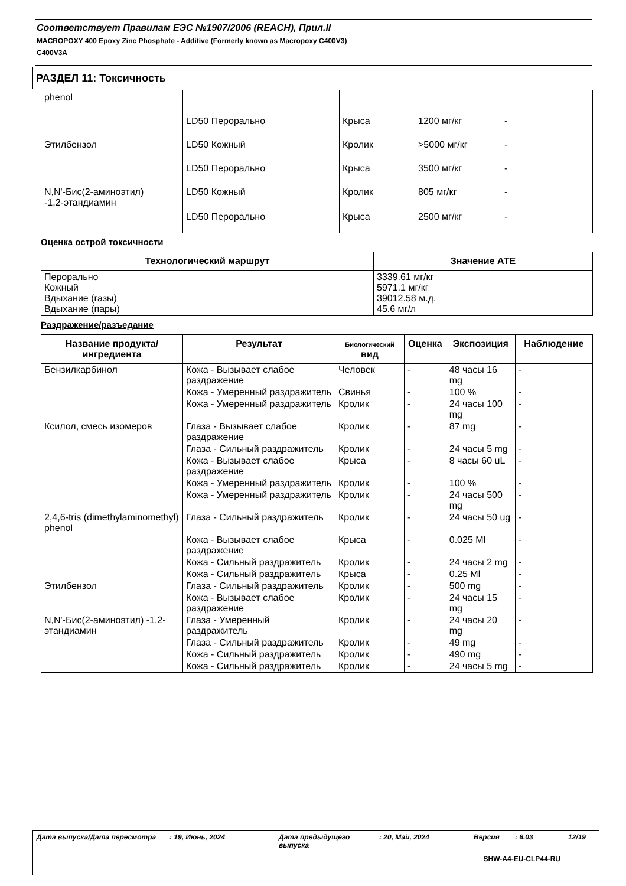Соответствует Правилам ЕЭС №1907/2006 (REACH), Прил.II
MACROPOXY 400 Epoxy Zinc Phosphate - Additive (Formerly known as Macropoxy C400V3)
C400V3A
РАЗДЕЛ 11: Токсичность
| phenol | | | | |
| | LD50 Перорально | Крыса | 1200 мг/кг | - |
| Этилбензол | LD50 Кожный | Кролик | >5000 мг/кг | - |
| | LD50 Перорально | Крыса | 3500 мг/кг | - |
| N,N'-Бис(2-аминоэтил) -1,2-этандиамин | LD50 Кожный | Кролик | 805 мг/кг | - |
| | LD50 Перорально | Крыса | 2500 мг/кг | - |
Оценка острой токсичности
| Технологический маршрут | Значение АТЕ |
| --- | --- |
| Перорально Кожный Вдыхание (газы) Вдыхание (пары) | 3339.61 мг/кг 5971.1 мг/кг 39012.58 м.д. 45.6 мг/л |
Раздражение/разъедание
| Название продукта/ ингредиента | Результат | Биологический вид | Оценка | Экспозиция | Наблюдение |
| --- | --- | --- | --- | --- | --- |
| Бензилкарбинол | Кожа - Вызывает слабое раздражение | Человек | - | 48 часы 16 mg | - |
| | Кожа - Умеренный раздражитель | Свинья | - | 100 % | - |
| | Кожа - Умеренный раздражитель | Кролик | - | 24 часы 100 mg | - |
| Ксилол, смесь изомеров | Глаза - Вызывает слабое раздражение | Кролик | - | 87 mg | - |
| | Глаза - Сильный раздражитель | Кролик | - | 24 часы 5 mg | - |
| | Кожа - Вызывает слабое раздражение | Крыса | - | 8 часы 60 uL | - |
| | Кожа - Умеренный раздражитель | Кролик | - | 100 % | - |
| | Кожа - Умеренный раздражитель | Кролик | - | 24 часы 500 mg | - |
| 2,4,6-tris (dimethylaminomethyl) phenol | Глаза - Сильный раздражитель | Кролик | - | 24 часы 50 ug | - |
| | Кожа - Вызывает слабое раздражение | Крыса | - | 0.025 Ml | - |
| | Кожа - Сильный раздражитель | Кролик | - | 24 часы 2 mg | - |
| | Кожа - Сильный раздражитель | Крыса | - | 0.25 Ml | - |
| Этилбензол | Глаза - Сильный раздражитель | Кролик | - | 500 mg | - |
| | Кожа - Вызывает слабое раздражение | Кролик | - | 24 часы 15 mg | - |
| N,N'-Бис(2-аминоэтил) -1,2-этандиамин | Глаза - Умеренный раздражитель | Кролик | - | 24 часы 20 mg | - |
| | Глаза - Сильный раздражитель | Кролик | - | 49 mg | - |
| | Кожа - Сильный раздражитель | Кролик | - | 490 mg | - |
| | Кожа - Сильный раздражитель | Кролик | - | 24 часы 5 mg | - |
Дата выпуска/Дата пересмотра: 19, Июнь, 2024 Дата предыдущего выпуска: 20, Май, 2024 Версия: 6.03 12/19
SHW-A4-EU-CLP44-RU